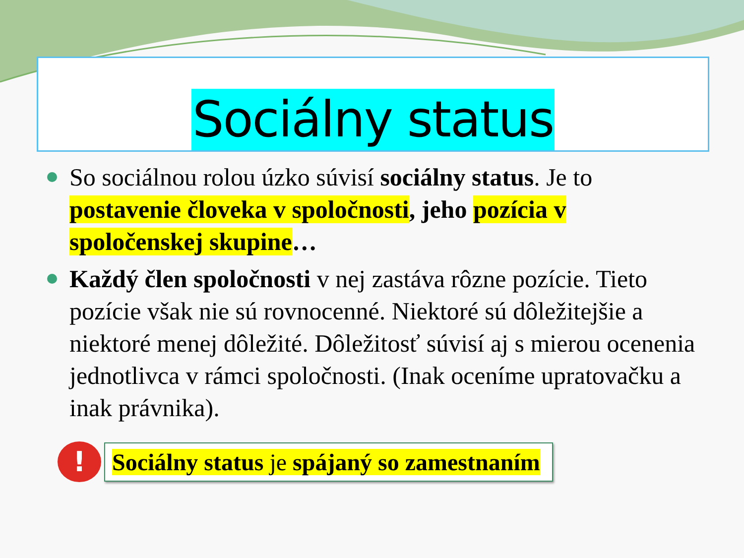Sociálny status
So sociálnou rolou úzko súvisí sociálny status. Je to postavenie človeka v spoločnosti, jeho pozícia v spoločenskej skupine…
Každý člen spoločnosti v nej zastáva rôzne pozície. Tieto pozície však nie sú rovnocenné. Niektoré sú dôležitejšie a niektoré menej dôležité. Dôležitosť súvisí aj s mierou ocenenia jednotlivca v rámci spoločnosti. (Inak oceníme upratovačku a inak právnika).
!
Sociálny status je spájaný so zamestnaním